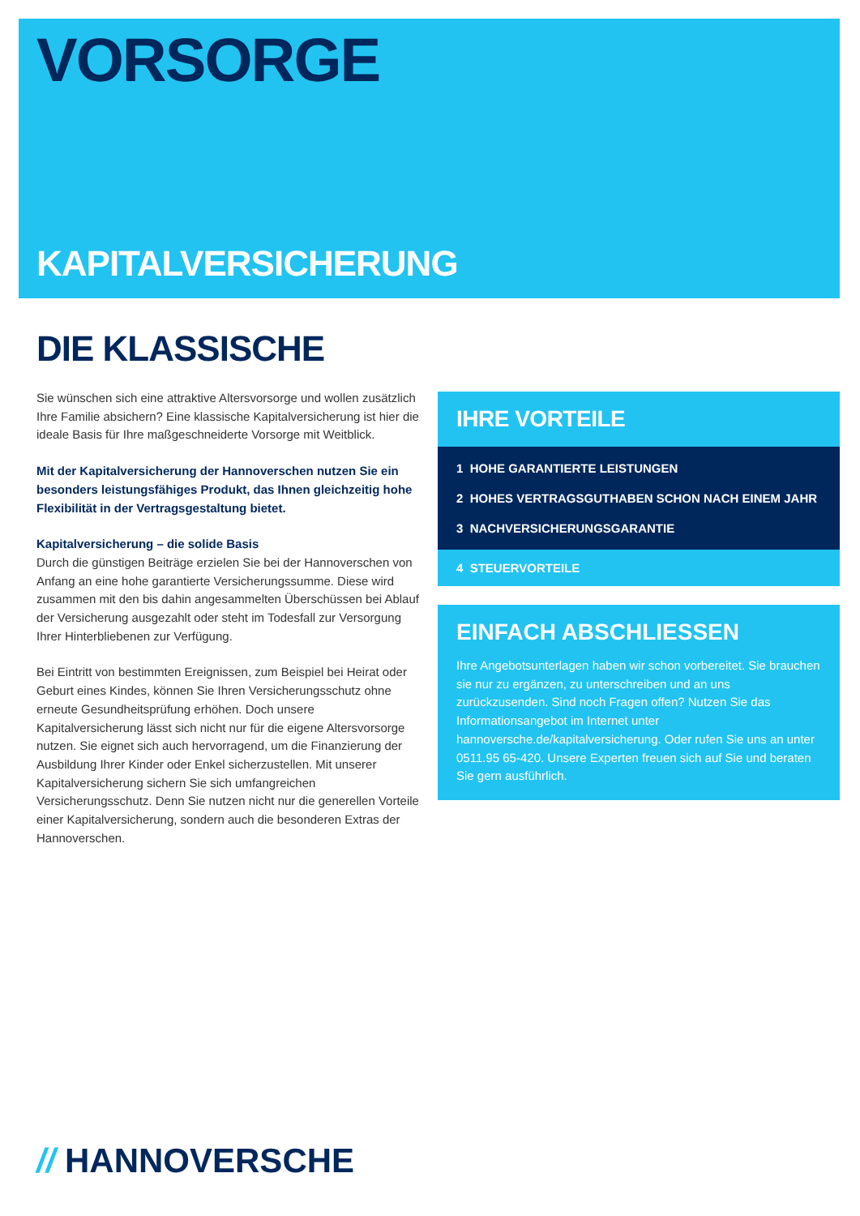VORSORGE
KAPITALVERSICHERUNG
DIE KLASSISCHE
Sie wünschen sich eine attraktive Altersvorsorge und wollen zusätzlich Ihre Familie absichern? Eine klassische Kapitalversicherung ist hier die ideale Basis für Ihre maßgeschneiderte Vorsorge mit Weitblick.
Mit der Kapitalversicherung der Hannoverschen nutzen Sie ein besonders leistungsfähiges Produkt, das Ihnen gleichzeitig hohe Flexibilität in der Vertragsgestaltung bietet.
Kapitalversicherung – die solide Basis
Durch die günstigen Beiträge erzielen Sie bei der Hannoverschen von Anfang an eine hohe garantierte Versicherungssumme. Diese wird zusammen mit den bis dahin angesammelten Überschüssen bei Ablauf der Versicherung ausgezahlt oder steht im Todesfall zur Versorgung Ihrer Hinterbliebenen zur Verfügung.
Bei Eintritt von bestimmten Ereignissen, zum Beispiel bei Heirat oder Geburt eines Kindes, können Sie Ihren Versicherungsschutz ohne erneute Gesundheitsprüfung erhöhen. Doch unsere Kapitalversicherung lässt sich nicht nur für die eigene Altersvorsorge nutzen. Sie eignet sich auch hervorragend, um die Finanzierung der Ausbildung Ihrer Kinder oder Enkel sicherzustellen. Mit unserer Kapitalversicherung sichern Sie sich umfangreichen Versicherungsschutz. Denn Sie nutzen nicht nur die generellen Vorteile einer Kapitalversicherung, sondern auch die besonderen Extras der Hannoverschen.
IHRE VORTEILE
1 HOHE GARANTIERTE LEISTUNGEN
2 HOHES VERTRAGSGUTHABEN SCHON NACH EINEM JAHR
3 NACHVERSICHERUNGSGARANTIE
4 STEUERVORTEILE
EINFACH ABSCHLIESSEN
Ihre Angebotsunterlagen haben wir schon vorbereitet. Sie brauchen sie nur zu ergänzen, zu unterschreiben und an uns zurückzusenden. Sind noch Fragen offen? Nutzen Sie das Informationsangebot im Internet unter hannoversche.de/kapitalversicherung. Oder rufen Sie uns an unter 0511.95 65-420. Unsere Experten freuen sich auf Sie und beraten Sie gern ausführlich.
// HANNOVERSCHE